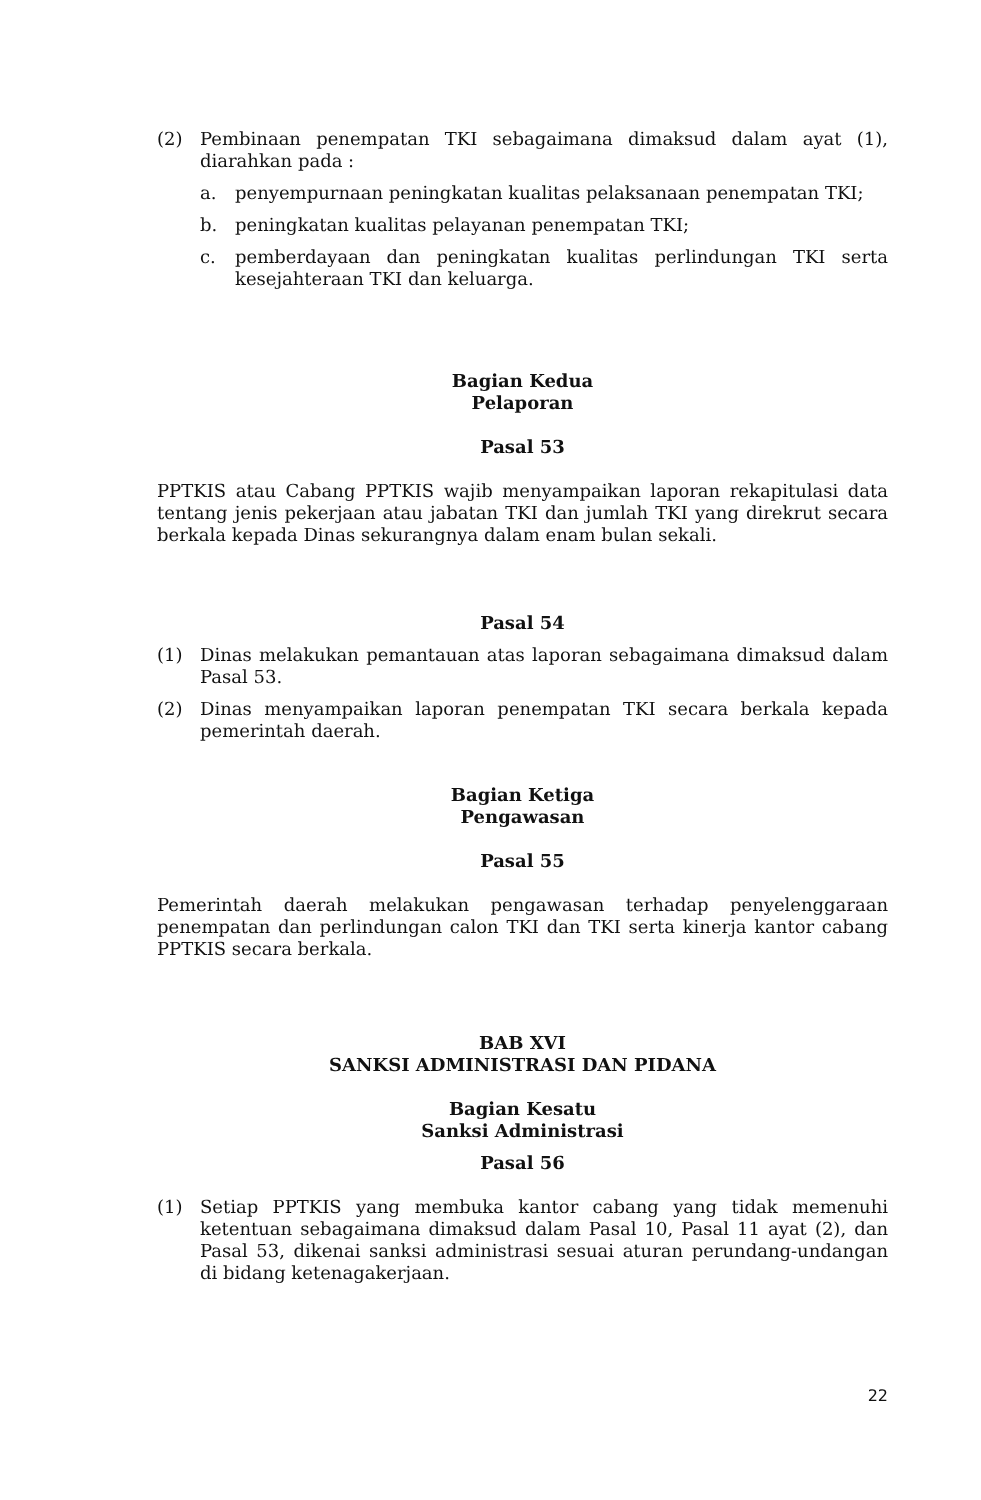(2) Pembinaan penempatan TKI sebagaimana dimaksud dalam ayat (1), diarahkan pada :
a. penyempurnaan peningkatan kualitas pelaksanaan penempatan TKI;
b. peningkatan kualitas pelayanan penempatan TKI;
c. pemberdayaan dan peningkatan kualitas perlindungan TKI serta kesejahteraan TKI dan keluarga.
Bagian Kedua
Pelaporan
Pasal 53
PPTKIS atau Cabang PPTKIS wajib menyampaikan laporan rekapitulasi data tentang jenis pekerjaan atau jabatan TKI dan jumlah TKI yang direkrut secara berkala kepada Dinas sekurangnya dalam enam bulan sekali.
Pasal 54
(1) Dinas melakukan pemantauan atas laporan sebagaimana dimaksud dalam Pasal 53.
(2) Dinas menyampaikan laporan penempatan TKI secara berkala kepada pemerintah daerah.
Bagian Ketiga
Pengawasan
Pasal 55
Pemerintah daerah melakukan pengawasan terhadap penyelenggaraan penempatan dan perlindungan calon TKI dan TKI serta kinerja kantor cabang PPTKIS secara berkala.
BAB XVI
SANKSI ADMINISTRASI DAN PIDANA
Bagian Kesatu
Sanksi Administrasi
Pasal 56
(1) Setiap PPTKIS yang membuka kantor cabang yang tidak memenuhi ketentuan sebagaimana dimaksud dalam Pasal 10, Pasal 11 ayat (2), dan Pasal 53, dikenai sanksi administrasi sesuai aturan perundang-undangan di bidang ketenagakerjaan.
22